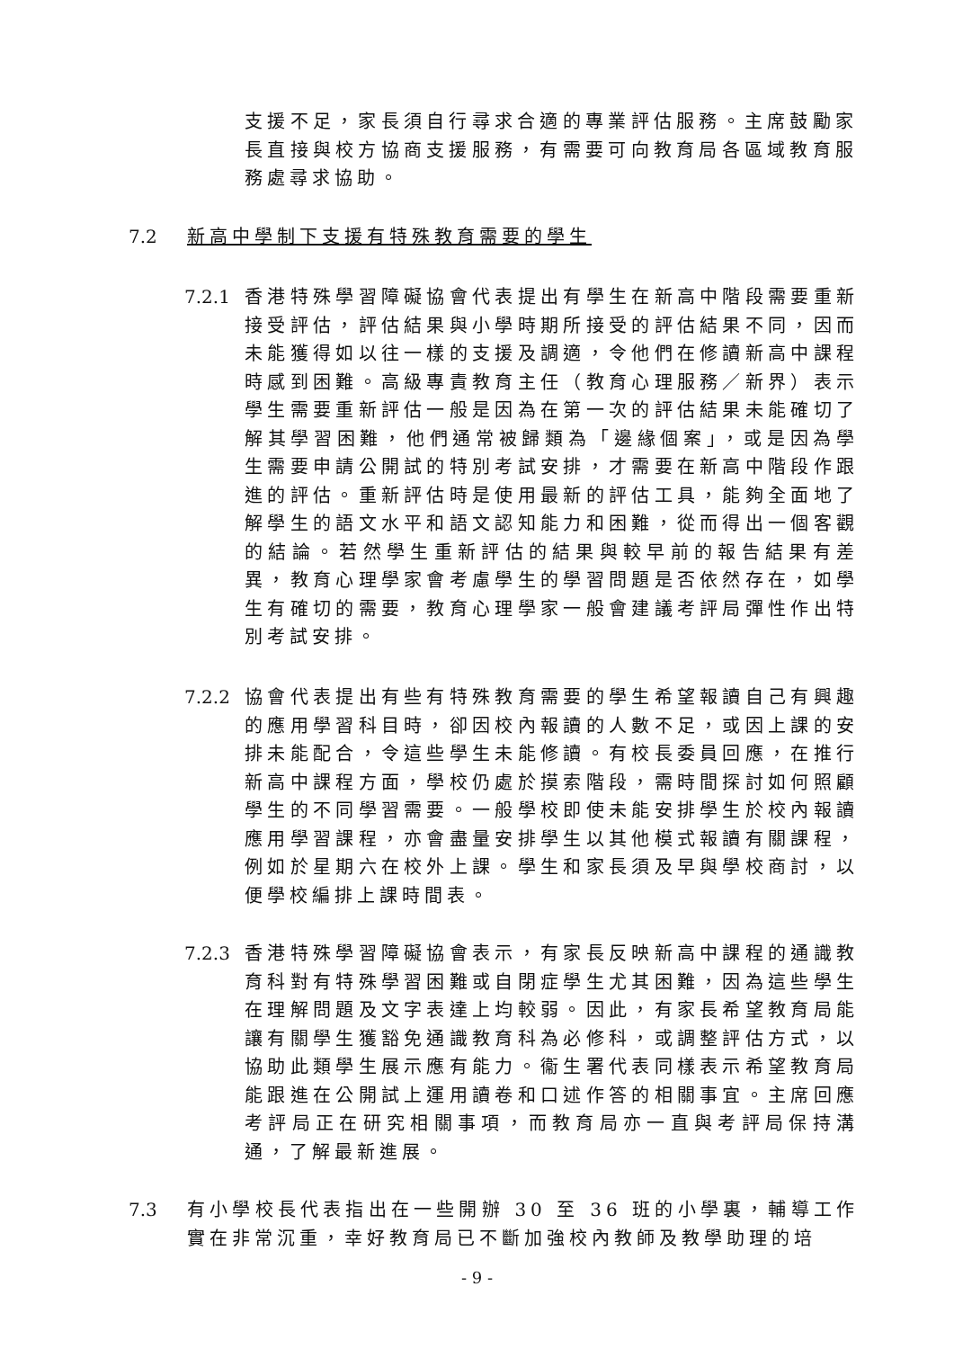支援不足，家長須自行尋求合適的專業評估服務。主席鼓勵家長直接與校方協商支援服務，有需要可向教育局各區域教育服務處尋求協助。
7.2 新高中學制下支援有特殊教育需要的學生
7.2.1
香港特殊學習障礙協會代表提出有學生在新高中階段需要重新接受評估，評估結果與小學時期所接受的評估結果不同，因而未能獲得如以往一樣的支援及調適，令他們在修讀新高中課程時感到困難。高級專責教育主任（教育心理服務／新界）表示學生需要重新評估一般是因為在第一次的評估結果未能確切了解其學習困難，他們通常被歸類為「邊緣個案」，或是因為學生需要申請公開試的特別考試安排，才需要在新高中階段作跟進的評估。重新評估時是使用最新的評估工具，能夠全面地了解學生的語文水平和語文認知能力和困難，從而得出一個客觀的結論。若然學生重新評估的結果與較早前的報告結果有差異，教育心理學家會考慮學生的學習問題是否依然存在，如學生有確切的需要，教育心理學家一般會建議考評局彈性作出特別考試安排。
7.2.2
協會代表提出有些有特殊教育需要的學生希望報讀自己有興趣的應用學習科目時，卻因校內報讀的人數不足，或因上課的安排未能配合，令這些學生未能修讀。有校長委員回應，在推行新高中課程方面，學校仍處於摸索階段，需時間探討如何照顧學生的不同學習需要。一般學校即使未能安排學生於校內報讀應用學習課程，亦會盡量安排學生以其他模式報讀有關課程，例如於星期六在校外上課。學生和家長須及早與學校商討，以便學校編排上課時間表。
7.2.3
香港特殊學習障礙協會表示，有家長反映新高中課程的通識教育科對有特殊學習困難或自閉症學生尤其困難，因為這些學生在理解問題及文字表達上均較弱。因此，有家長希望教育局能讓有關學生獲豁免通識教育科為必修科，或調整評估方式，以協助此類學生展示應有能力。衞生署代表同樣表示希望教育局能跟進在公開試上運用讀卷和口述作答的相關事宜。主席回應考評局正在研究相關事項，而教育局亦一直與考評局保持溝通，了解最新進展。
7.3 有小學校長代表指出在一些開辦 30 至 36 班的小學裏，輔導工作實在非常沉重，幸好教育局已不斷加強校內教師及教學助理的培
- 9 -